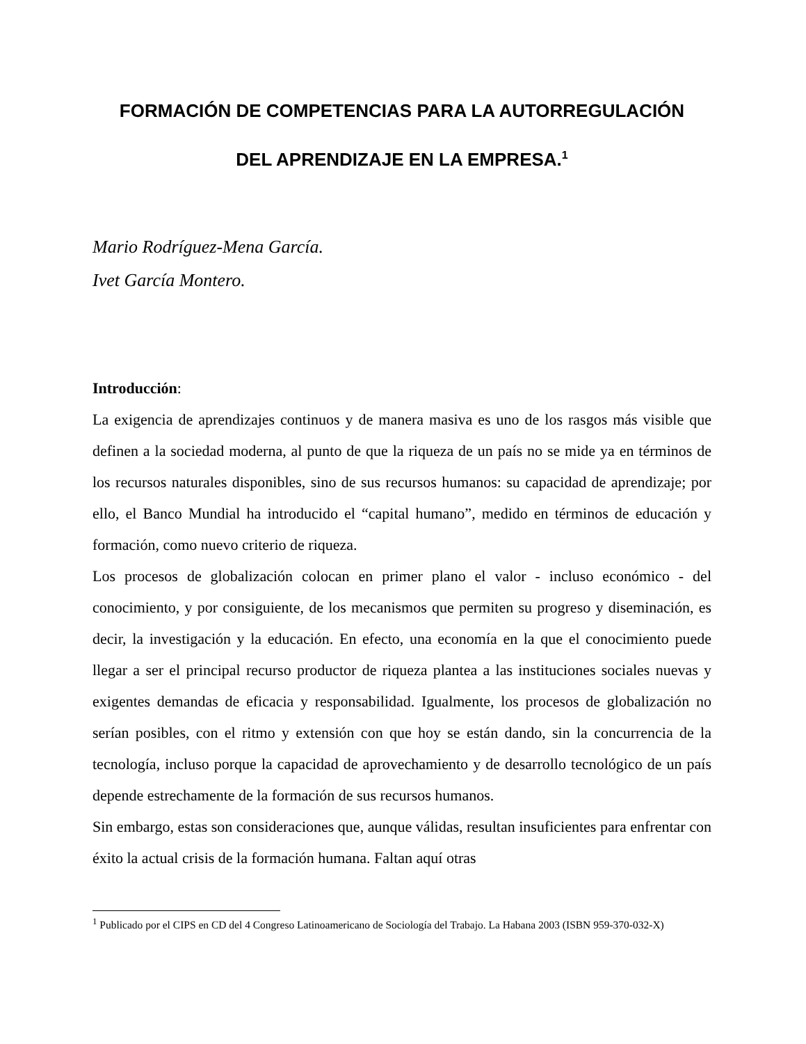FORMACIÓN DE COMPETENCIAS PARA LA AUTORREGULACIÓN
DEL APRENDIZAJE EN LA EMPRESA.<sup>1</sup>
Mario Rodríguez-Mena García.
Ivet García Montero.
Introducción:
La exigencia de aprendizajes continuos y de manera masiva es uno de los rasgos más visible que definen a la sociedad moderna, al punto de que la riqueza de un país no se mide ya en términos de los recursos naturales disponibles, sino de sus recursos humanos: su capacidad de aprendizaje; por ello, el Banco Mundial ha introducido el “capital humano”, medido en términos de educación y formación, como nuevo criterio de riqueza.
Los procesos de globalización colocan en primer plano el valor - incluso económico - del conocimiento, y por consiguiente, de los mecanismos que permiten su progreso y diseminación, es decir, la investigación y la educación. En efecto, una economía en la que el conocimiento puede llegar a ser el principal recurso productor de riqueza plantea a las instituciones sociales nuevas y exigentes demandas de eficacia y responsabilidad. Igualmente, los procesos de globalización no serían posibles, con el ritmo y extensión con que hoy se están dando, sin la concurrencia de la tecnología, incluso porque la capacidad de aprovechamiento y de desarrollo tecnológico de un país depende estrechamente de la formación de sus recursos humanos.
Sin embargo, estas son consideraciones que, aunque válidas, resultan insuficientes para enfrentar con éxito la actual crisis de la formación humana. Faltan aquí otras
<sup>1</sup> Publicado por el CIPS en CD del 4 Congreso Latinoamericano de Sociología del Trabajo. La Habana 2003 (ISBN 959-370-032-X)